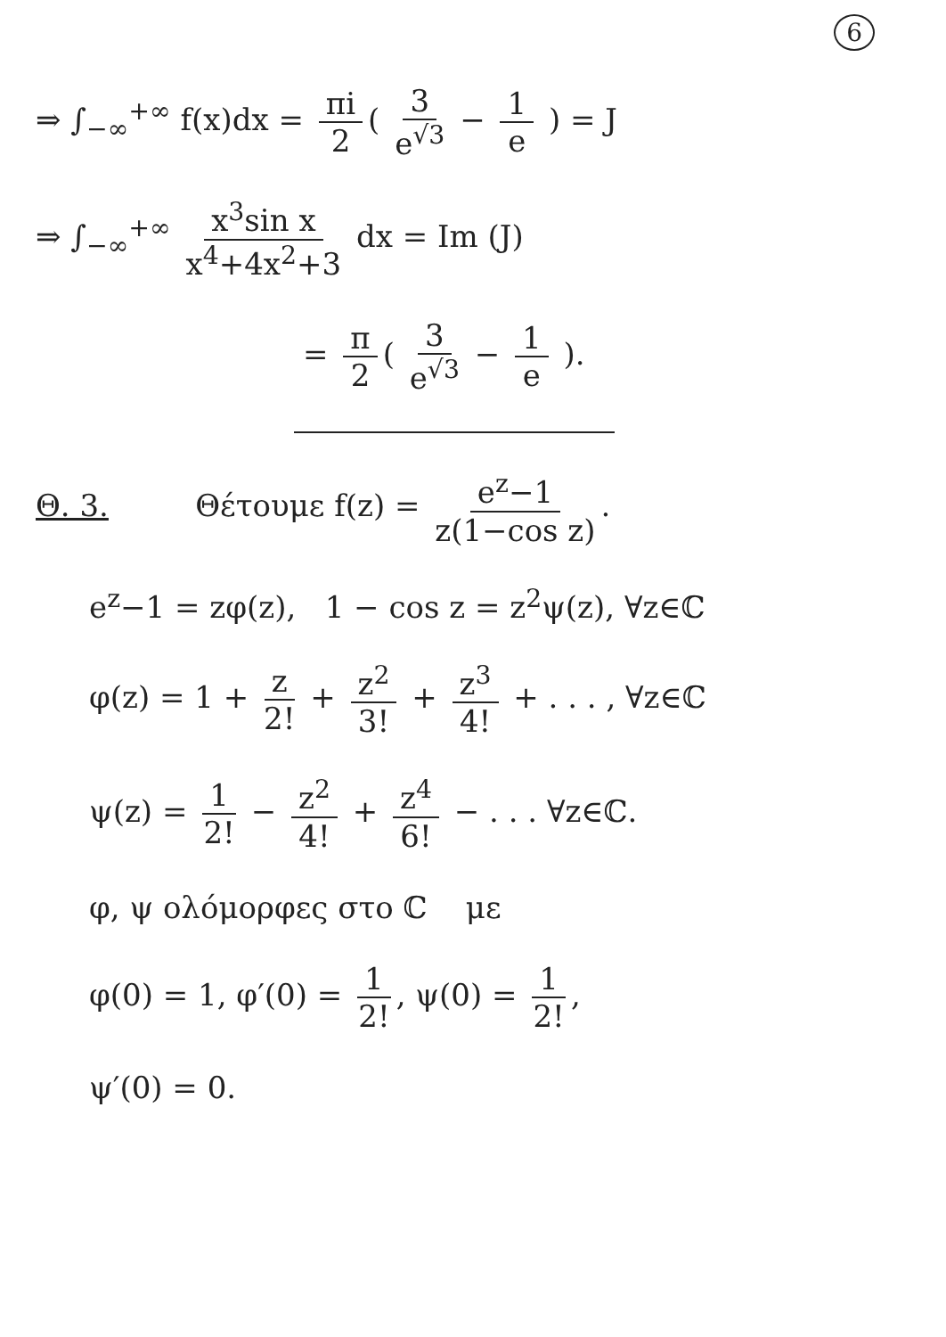6
⇒ ∫<sub>−∞</sub><sup>+∞</sup> f(x)dx = πi 2 ( 3 e<sup>√3</sup> − 1 e ) = J
⇒ ∫<sub>−∞</sub><sup>+∞</sup> x<sup>3</sup>sin x x<sup>4</sup>+4x<sup>2</sup>+3 dx = Im (J)
= π 2 ( 3 e<sup>√3</sup> − 1 e ).
Θ. 3. Θέτουμε f(z) = e<sup>z</sup>−1 z(1−cos z).
e<sup>z</sup>−1 = zφ(z), 1 − cos z = z<sup>2</sup>ψ(z), ∀z∈ℂ
φ(z) = 1 + z 2! + z<sup>2</sup> 3! + z<sup>3</sup> 4! + . . . , ∀z∈ℂ
ψ(z) = 1 2! − z<sup>2</sup> 4! + z<sup>4</sup> 6! − . . . ∀z∈ℂ.
φ, ψ ολόμορφες στο ℂ με
φ(0) = 1, φ′(0) = 1 2!, ψ(0) = 1 2!,
ψ′(0) = 0.